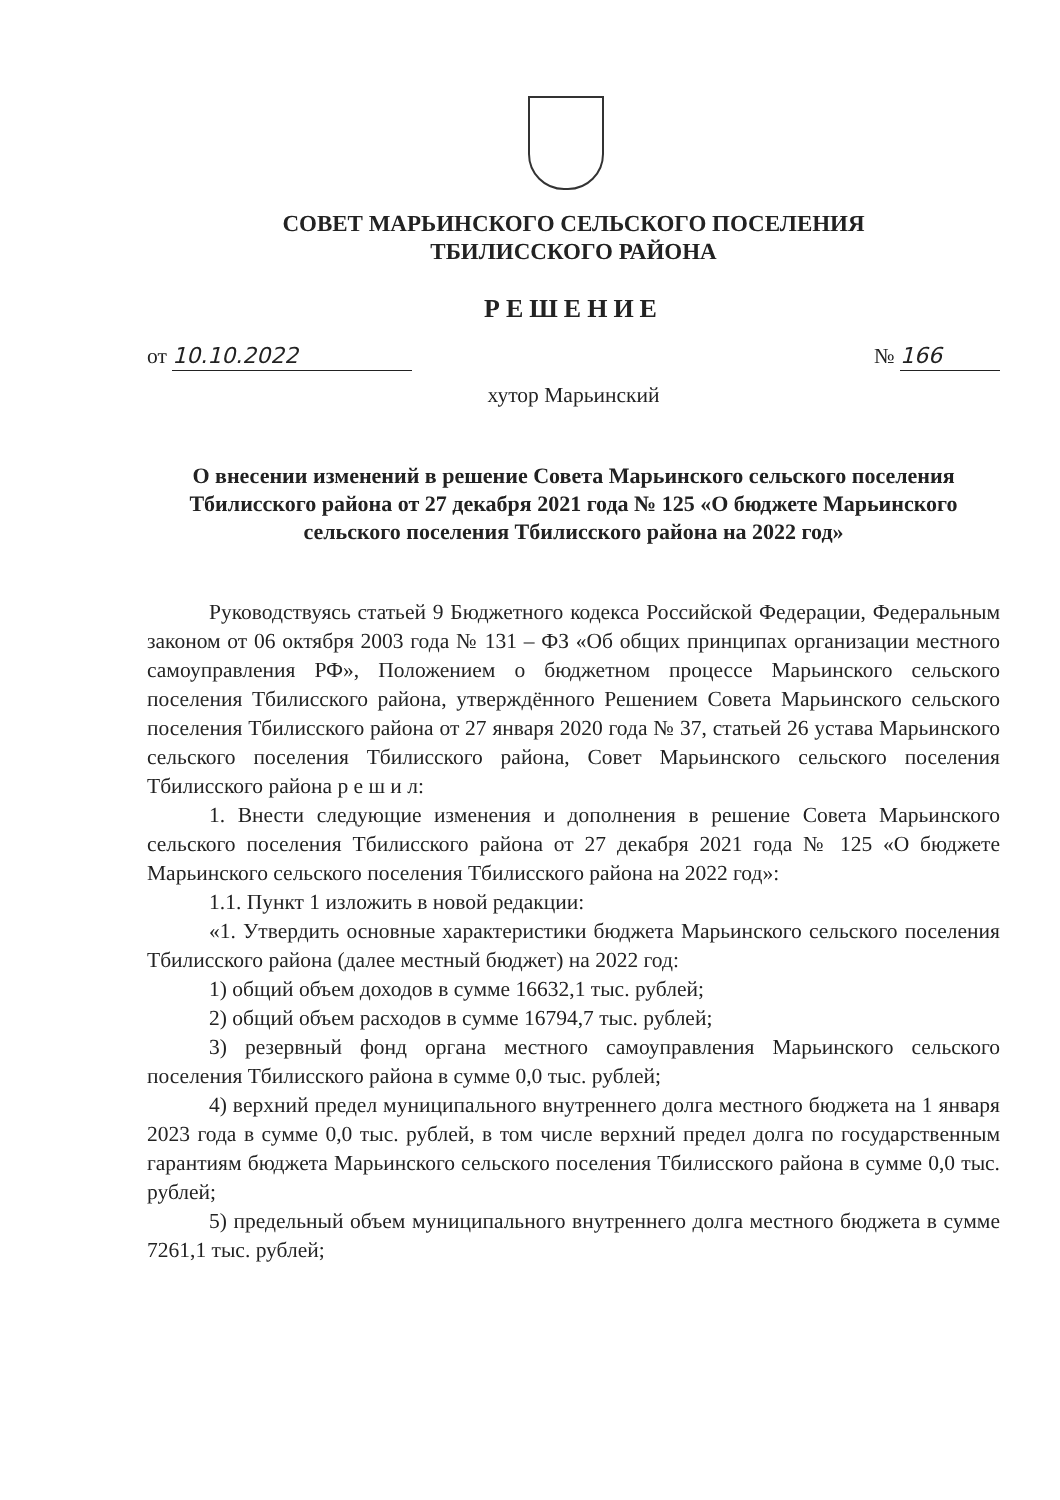СОВЕТ МАРЬИНСКОГО СЕЛЬСКОГО ПОСЕЛЕНИЯ
ТБИЛИССКОГО РАЙОНА
РЕШЕНИЕ
от 10.10.2022 № 166
хутор Марьинский
О внесении изменений в решение Совета Марьинского сельского поселения Тбилисского района от 27 декабря 2021 года № 125 «О бюджете Марьинского сельского поселения Тбилисского района на 2022 год»
Руководствуясь статьей 9 Бюджетного кодекса Российской Федерации, Федеральным законом от 06 октября 2003 года № 131 – ФЗ «Об общих принципах организации местного самоуправления РФ», Положением о бюджетном процессе Марьинского сельского поселения Тбилисского района, утверждённого Решением Совета Марьинского сельского поселения Тбилисского района от 27 января 2020 года № 37, статьей 26 устава Марьинского сельского поселения Тбилисского района, Совет Марьинского сельского поселения Тбилисского района р е ш и л:
1. Внести следующие изменения и дополнения в решение Совета Марьинского сельского поселения Тбилисского района от 27 декабря 2021 года № 125 «О бюджете Марьинского сельского поселения Тбилисского района на 2022 год»:
1.1. Пункт 1 изложить в новой редакции:
«1. Утвердить основные характеристики бюджета Марьинского сельского поселения Тбилисского района (далее местный бюджет) на 2022 год:
1) общий объем доходов в сумме 16632,1 тыс. рублей;
2) общий объем расходов в сумме 16794,7 тыс. рублей;
3) резервный фонд органа местного самоуправления Марьинского сельского поселения Тбилисского района в сумме 0,0 тыс. рублей;
4) верхний предел муниципального внутреннего долга местного бюджета на 1 января 2023 года в сумме 0,0 тыс. рублей, в том числе верхний предел долга по государственным гарантиям бюджета Марьинского сельского поселения Тбилисского района в сумме 0,0 тыс. рублей;
5) предельный объем муниципального внутреннего долга местного бюджета в сумме 7261,1 тыс. рублей;